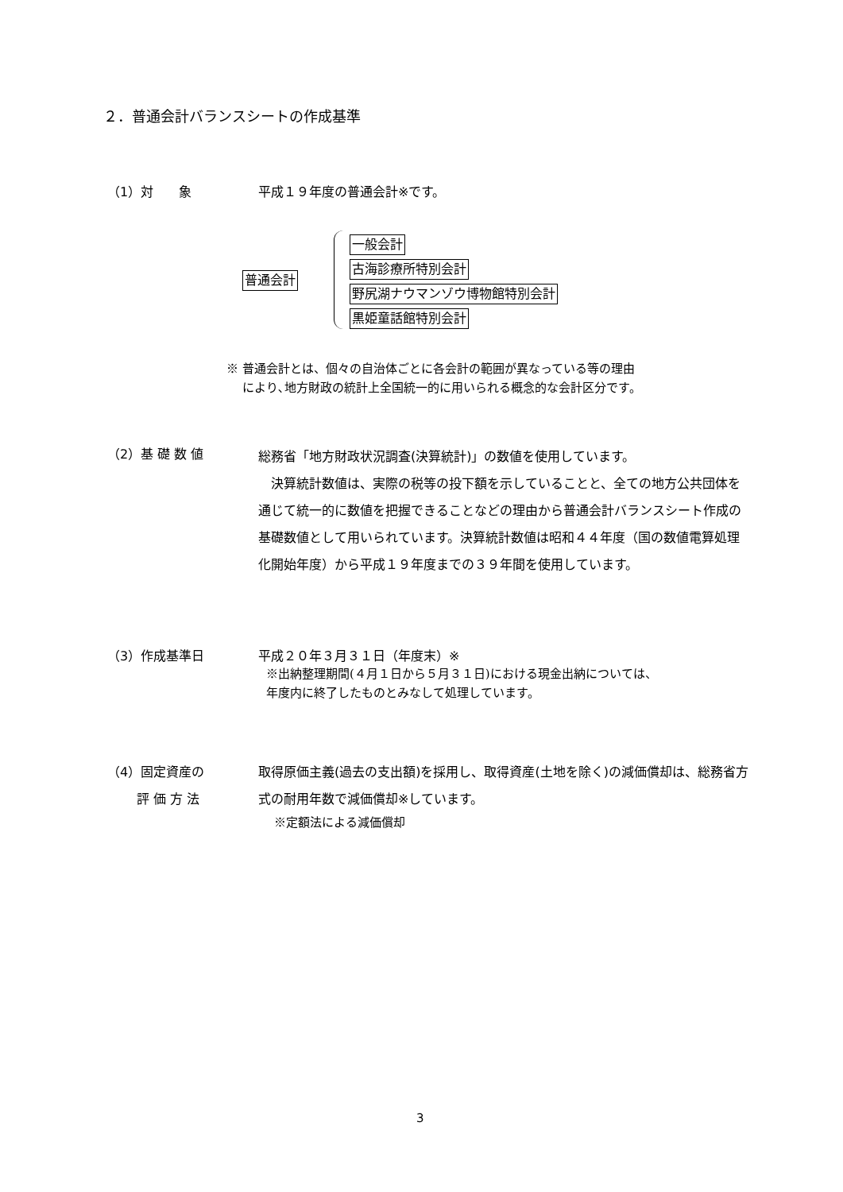２．普通会計バランスシートの作成基準
（1）対　　象 平成１９年度の普通会計※です。
普通会計
一般会計
古海診療所特別会計
野尻湖ナウマンゾウ博物館特別会計
黒姫童話館特別会計
※ 普通会計とは、個々の自治体ごとに各会計の範囲が異なっている等の理由
　 により､地方財政の統計上全国統一的に用いられる概念的な会計区分です。
（2）基 礎 数 値
総務省「地方財政状況調査(決算統計)」の数値を使用しています。
　決算統計数値は、実際の税等の投下額を示していることと、全ての地方公共団体を通じて統一的に数値を把握できることなどの理由から普通会計バランスシート作成の基礎数値として用いられています。決算統計数値は昭和４４年度（国の数値電算処理化開始年度）から平成１９年度までの３９年間を使用しています。
（3）作成基準日 平成２０年３月３１日（年度末）※
※出納整理期間(４月１日から５月３１日)における現金出納については、
年度内に終了したものとみなして処理しています。
（4）固定資産の
　　 評 価 方 法
取得原価主義(過去の支出額)を採用し、取得資産(土地を除く)の減価償却は、総務省方式の耐用年数で減価償却※しています。
※定額法による減価償却
3